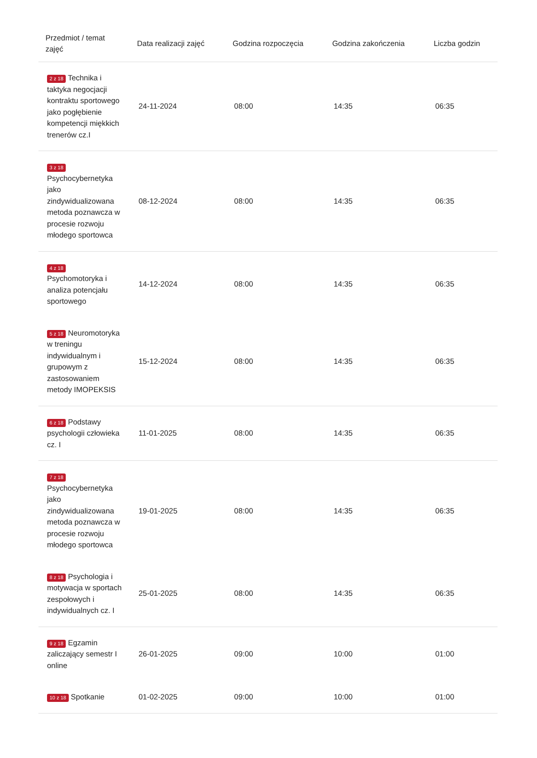| Przedmiot / temat zajęć | Data realizacji zajęć | Godzina rozpoczęcia | Godzina zakończenia | Liczba godzin |
| --- | --- | --- | --- | --- |
| 2 z 18 Technika i taktyka negocjacji kontraktu sportowego jako pogłębienie kompetencji miękkich trenerów cz.I | 24-11-2024 | 08:00 | 14:35 | 06:35 |
| 3 z 18 Psychocybernetyka jako zindywidualizowana metoda poznawcza w procesie rozwoju młodego sportowca | 08-12-2024 | 08:00 | 14:35 | 06:35 |
| 4 z 18 Psychomotoryka i analiza potencjału sportowego | 14-12-2024 | 08:00 | 14:35 | 06:35 |
| 5 z 18 Neuromotoryka w treningu indywidualnym i grupowym z zastosowaniem metody IMOPEKSIS | 15-12-2024 | 08:00 | 14:35 | 06:35 |
| 6 z 18 Podstawy psychologii człowieka cz. I | 11-01-2025 | 08:00 | 14:35 | 06:35 |
| 7 z 18 Psychocybernetyka jako zindywidualizowana metoda poznawcza w procesie rozwoju młodego sportowca | 19-01-2025 | 08:00 | 14:35 | 06:35 |
| 8 z 18 Psychologia i motywacja w sportach zespołowych i indywidualnych cz. I | 25-01-2025 | 08:00 | 14:35 | 06:35 |
| 9 z 18 Egzamin zaliczający semestr I online | 26-01-2025 | 09:00 | 10:00 | 01:00 |
| 10 z 18 Spotkanie | 01-02-2025 | 09:00 | 10:00 | 01:00 |